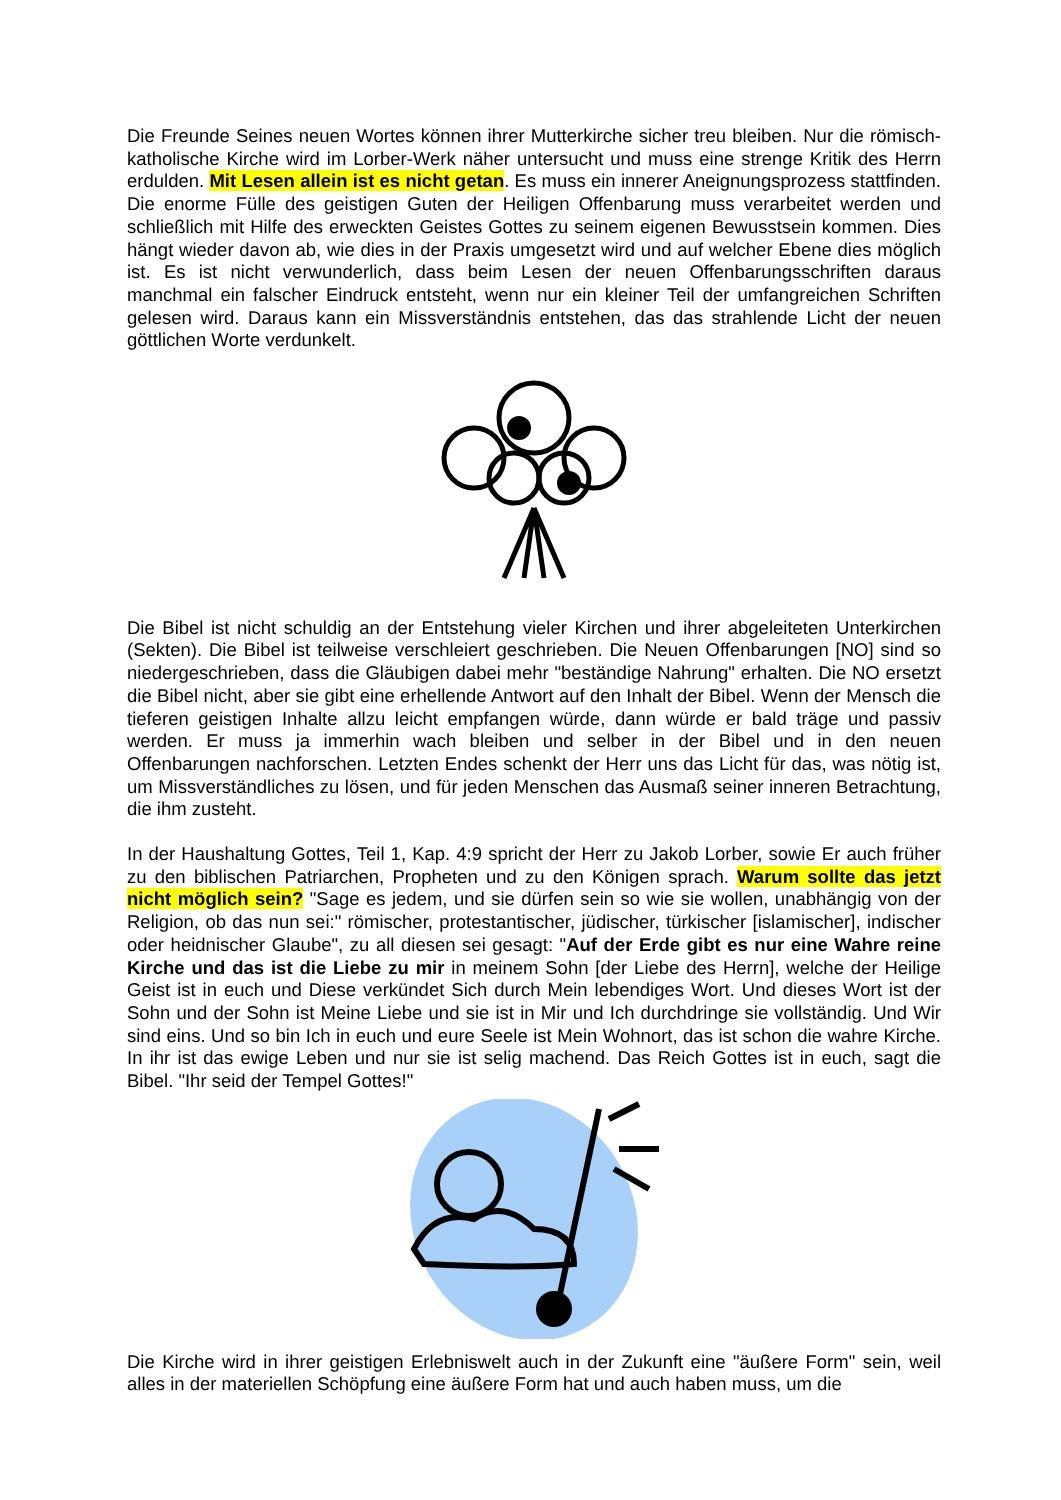Die Freunde Seines neuen Wortes können ihrer Mutterkirche sicher treu bleiben. Nur die römisch-katholische Kirche wird im Lorber-Werk näher untersucht und muss eine strenge Kritik des Herrn erdulden. Mit Lesen allein ist es nicht getan. Es muss ein innerer Aneignungsprozess stattfinden. Die enorme Fülle des geistigen Guten der Heiligen Offenbarung muss verarbeitet werden und schließlich mit Hilfe des erweckten Geistes Gottes zu seinem eigenen Bewusstsein kommen. Dies hängt wieder davon ab, wie dies in der Praxis umgesetzt wird und auf welcher Ebene dies möglich ist. Es ist nicht verwunderlich, dass beim Lesen der neuen Offenbarungsschriften daraus manchmal ein falscher Eindruck entsteht, wenn nur ein kleiner Teil der umfangreichen Schriften gelesen wird. Daraus kann ein Missverständnis entstehen, das das strahlende Licht der neuen göttlichen Worte verdunkelt.
Die Bibel ist nicht schuldig an der Entstehung vieler Kirchen und ihrer abgeleiteten Unterkirchen (Sekten). Die Bibel ist teilweise verschleiert geschrieben. Die Neuen Offenbarungen [NO] sind so niedergeschrieben, dass die Gläubigen dabei mehr "beständige Nahrung" erhalten. Die NO ersetzt die Bibel nicht, aber sie gibt eine erhellende Antwort auf den Inhalt der Bibel. Wenn der Mensch die tieferen geistigen Inhalte allzu leicht empfangen würde, dann würde er bald träge und passiv werden. Er muss ja immerhin wach bleiben und selber in der Bibel und in den neuen Offenbarungen nachforschen. Letzten Endes schenkt der Herr uns das Licht für das, was nötig ist, um Missverständliches zu lösen, und für jeden Menschen das Ausmaß seiner inneren Betrachtung, die ihm zusteht.
In der Haushaltung Gottes, Teil 1, Kap. 4:9 spricht der Herr zu Jakob Lorber, sowie Er auch früher zu den biblischen Patriarchen, Propheten und zu den Königen sprach. Warum sollte das jetzt nicht möglich sein? "Sage es jedem, und sie dürfen sein so wie sie wollen, unabhängig von der Religion, ob das nun sei:" römischer, protestantischer, jüdischer, türkischer [islamischer], indischer oder heidnischer Glaube", zu all diesen sei gesagt: "Auf der Erde gibt es nur eine Wahre reine Kirche und das ist die Liebe zu mir in meinem Sohn [der Liebe des Herrn], welche der Heilige Geist ist in euch und Diese verkündet Sich durch Mein lebendiges Wort. Und dieses Wort ist der Sohn und der Sohn ist Meine Liebe und sie ist in Mir und Ich durchdringe sie vollständig. Und Wir sind eins. Und so bin Ich in euch und eure Seele ist Mein Wohnort, das ist schon die wahre Kirche. In ihr ist das ewige Leben und nur sie ist selig machend. Das Reich Gottes ist in euch, sagt die Bibel. "Ihr seid der Tempel Gottes!"
Die Kirche wird in ihrer geistigen Erlebniswelt auch in der Zukunft eine "äußere Form" sein, weil alles in der materiellen Schöpfung eine äußere Form hat und auch haben muss, um die